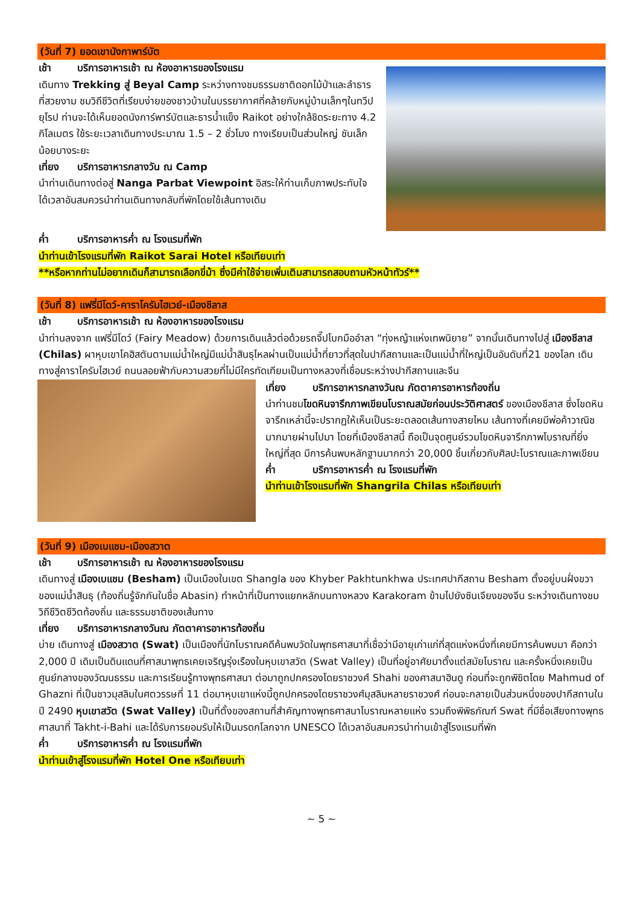(วันที่ 7) ยอดเขานังกาพาร์บัต
เช้า บริการอาหารเช้า ณ ห้องอาหารของโรงแรม
เดินทาง Trekking สู่ Beyal Camp ระหว่างทางชมธรรมชาติดอกไม้ป่าและลำธารที่สวยงาม ชมวิถีชีวิตที่เรียบง่ายของชาวบ้านในบรรยากาศที่คล้ายกับหมู่บ้านเล็กๆในทวีปยุโรป ท่านจะได้เห็นยอดนังการ์พาร์บัตและธารน้ำแข็ง Raikot อย่างใกล้ชิดระยะทาง 4.2 กิโลเมตร ใช้ระยะเวลาเดินทางประมาณ 1.5 – 2 ชั่วโมง ทางเรียบเป็นส่วนใหญ่ ชันเล็กน้อยบางระยะ
เที่ยง บริการอาหารกลางวัน ณ Camp
นำท่านเดินทางต่อสู่ Nanga Parbat Viewpoint อิสระให้ท่านเก็บภาพประทับใจ ได้เวลาอันสมควรนำท่านเดินทางกลับที่พักโดยใช้เส้นทางเดิม
ค่ำ บริการอาหารค่ำ ณ โรงแรมที่พัก
นำท่านเข้าโรงแรมที่พัก Raikot Sarai Hotel หรือเทียบเท่า
**หรือหากท่านไม่อยากเดินก็สามารถเลือกขี่ม้า ซึ่งมีค่าใช้จ่ายเพิ่มเติมสามารถสอบถามหัวหน้าทัวร์**
(วันที่ 8) แฟรี่มีโดว์-คาราโครัมไฮเวย์-เมืองชีลาส
เช้า บริการอาหารเช้า ณ ห้องอาหารของโรงแรม
นำท่านลงจาก แฟรี่มีโดว์ (Fairy Meadow) ด้วยการเดินแล้วต่อด้วยรถจี๊ปโบกมืออำลา “ทุ่งหญ้าแห่งเทพนิยาย” จากนั้นเดินทางไปสู่ เมืองชีลาส (Chilas) ผาหุบเขาโคฮิสตันตามแม่น้ำใหญ่มีแม่น้ำสินธุไหลผ่านเป็นแม่น้ำที่ยาวที่สุดในปากีสถานและเป็นแม่น้ำที่ใหญ่เป็นอันดับที่21 ของโลก เดินทางสู่คาราโครัมไฮเวย์ ถนนลอยฟ้ากับความสวยที่ไม่มีใครทัดเทียมเป็นทางหลวงที่เชื่อมระหว่างปากีสถานและจีน
เที่ยง บริการอาหารกลางวันณ ภัตตาคารอาหารท้องถิ่น
นำท่านชมโขดหินจารึกภาพเขียนโบราณสมัยก่อนประวัติศาสตร์ ของเมืองชีลาส ซึ่งโขดหินจารึกเหล่านี้จะปรากฏให้เห็นเป็นระยะตลอดเส้นทางสายไหม เส้นทางที่เคยมีพ่อค้าวาณิชมากมายผ่านไปมา โดยที่เมืองชีลาสนี้ ถือเป็นจุดศูนย์รวมโขดหินจารึกภาพโบราณที่ยิ่งใหญ่ที่สุด มีการค้นพบหลักฐานมากกว่า 20,000 ชิ้นเกี่ยวกับศิลปะโบราณและภาพเขียน
ค่ำ บริการอาหารค่ำ ณ โรงแรมที่พัก
นำท่านเข้าโรงแรมที่พัก Shangrila Chilas หรือเทียบเท่า
(วันที่ 9) เมืองเบแชม-เมืองสวาต
เช้า บริการอาหารเช้า ณ ห้องอาหารของโรงแรม
เดินทางสู่ เมืองเบแชม (Besham) เป็นเมืองในเขต Shangla ของ Khyber Pakhtunkhwa ประเทศปากีสถาน Besham ตั้งอยู่บนฝั่งขวาของแม่น้ำสินธุ (ท้องถิ่นรู้จักกันในชื่อ Abasin) ทำหน้าที่เป็นทางแยกหลักบนทางหลวง Karakoram ข้ามไปยังซินเจียงของจีน ระหว่างเดินทางชมวิถีชีวิตชีวิตท้องถิ่น และธรรมชาติของเส้นทาง
เที่ยง บริการอาหารกลางวันณ ภัตตาคารอาหารท้องถิ่น
บ่าย เดินทางสู่ เมืองสวาต (Swat) เป็นเมืองที่นักโบราณคดีค้นพบวัดในพุทธศาสนาที่เชื่อว่ามีอายุเก่าแก่ที่สุดแห่งหนึ่งที่เคยมีการค้นพบมา คือกว่า 2,000 ปี เดิมเป็นดินแดนที่ศาสนาพุทธเคยเจริญรุ่งเรืองในหุบเขาสวัต (Swat Valley) เป็นที่อยู่อาศัยมาตั้งแต่สมัยโบราณ และครั้งหนึ่งเคยเป็นศูนย์กลางของวัฒนธรรม และการเรียนรู้ทางพุทธศาสนา ต่อมาถูกปกครองโดยราชวงศ์ Shahi ของศาสนาฮินดู ก่อนที่จะถูกพิชิตโดย Mahmud of Ghazni ที่เป็นชาวมุสลิมในศตวรรษที่ 11 ต่อมาหุบเขาแห่งนี้ถูกปกครองโดยราชวงศ์มุสลิมหลายราชวงศ์ ก่อนจะกลายเป็นส่วนหนึ่งของปากีสถานในปี 2490 หุบเขาสวัต (Swat Valley) เป็นที่ตั้งของสถานที่สำคัญทางพุทธศาสนาโบราณหลายแห่ง รวมถึงพิพิธภัณฑ์ Swat ที่มีชื่อเสียงทางพุทธศาสนาที่ Takht-i-Bahi และได้รับการยอมรับให้เป็นมรดกโลกจาก UNESCO ได้เวลาอันสมควรนำท่านเข้าสู่โรงแรมที่พัก
ค่ำ บริการอาหารค่ำ ณ โรงแรมที่พัก
นำท่านเข้าสู่โรงแรมที่พัก Hotel One หรือเทียบเท่า
~ 5 ~